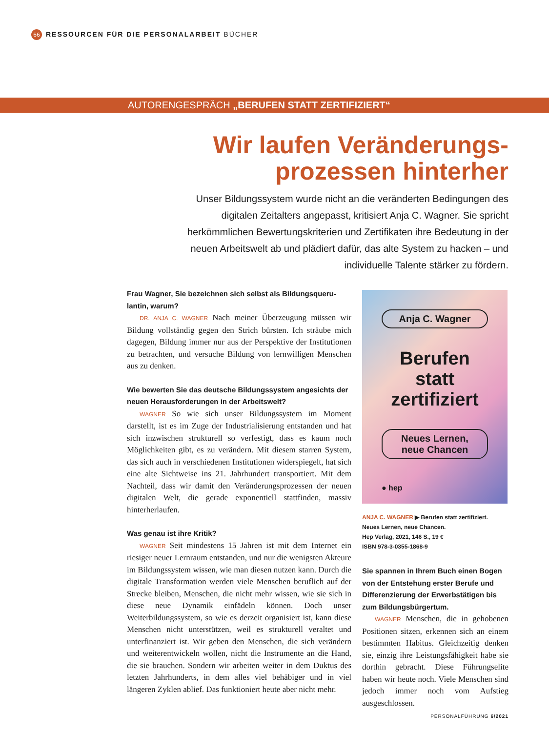66 RESSOURCEN FÜR DIE PERSONALARBEIT BÜCHER
AUTORENGESPRÄCH „BERUFEN STATT ZERTIFIZIERT“
Wir laufen Veränderungs-
prozessen hinterher
Unser Bildungssystem wurde nicht an die veränderten Bedingungen des digitalen Zeitalters angepasst, kritisiert Anja C. Wagner. Sie spricht herkömmlichen Bewertungskriterien und Zertifikaten ihre Bedeutung in der neuen Arbeitswelt ab und plädiert dafür, das alte System zu hacken – und individuelle Talente stärker zu fördern.
Frau Wagner, Sie bezeichnen sich selbst als Bildungsqueru-lantin, warum?
DR. ANJA C. WAGNER Nach meiner Überzeugung müssen wir Bildung vollständig gegen den Strich bürsten. Ich sträube mich dagegen, Bildung immer nur aus der Perspektive der Institutionen zu betrachten, und versuche Bildung von lernwilligen Menschen aus zu denken.
Wie bewerten Sie das deutsche Bildungssystem angesichts der neuen Herausforderungen in der Arbeitswelt?
WAGNER So wie sich unser Bildungssystem im Moment darstellt, ist es im Zuge der Industrialisierung entstanden und hat sich inzwischen strukturell so verfestigt, dass es kaum noch Möglichkeiten gibt, es zu verändern. Mit diesem starren System, das sich auch in verschiedenen Institutionen widerspiegelt, hat sich eine alte Sichtweise ins 21. Jahrhundert transportiert. Mit dem Nachteil, dass wir damit den Veränderungsprozessen der neuen digitalen Welt, die gerade exponentiell stattfinden, massiv hinterherlaufen.
Was genau ist ihre Kritik?
WAGNER Seit mindestens 15 Jahren ist mit dem Internet ein riesiger neuer Lernraum entstanden, und nur die wenigsten Akteure im Bildungssystem wissen, wie man diesen nutzen kann. Durch die digitale Transformation werden viele Menschen beruflich auf der Strecke bleiben, Menschen, die nicht mehr wissen, wie sie sich in diese neue Dynamik einfädeln können. Doch unser Weiterbildungssystem, so wie es derzeit organisiert ist, kann diese Menschen nicht unterstützen, weil es strukturell veraltet und unterfinanziert ist. Wir geben den Menschen, die sich verändern und weiterentwickeln wollen, nicht die Instrumente an die Hand, die sie brauchen. Sondern wir arbeiten weiter in dem Duktus des letzten Jahrhunderts, in dem alles viel behäbiger und in viel längeren Zyklen ablief. Das funktioniert heute aber nicht mehr.
Anja C. Wagner
Berufen
statt
zertifiziert
Neues Lernen,
neue Chancen
● hep
ANJA C. WAGNER ▶ Berufen statt zertifiziert.
Neues Lernen, neue Chancen.
Hep Verlag, 2021, 146 S., 19 €
ISBN 978-3-0355-1868-9
Sie spannen in Ihrem Buch einen Bogen von der Entstehung erster Berufe und Differenzierung der Erwerbstätigen bis zum Bildungsbürgertum.
WAGNER Menschen, die in gehobenen Positionen sitzen, erkennen sich an einem bestimmten Habitus. Gleichzeitig denken sie, einzig ihre Leistungsfähigkeit habe sie dorthin gebracht. Diese Führungselite haben wir heute noch. Viele Menschen sind jedoch immer noch vom Aufstieg ausgeschlossen.
PERSONALFÜHRUNG 6/2021